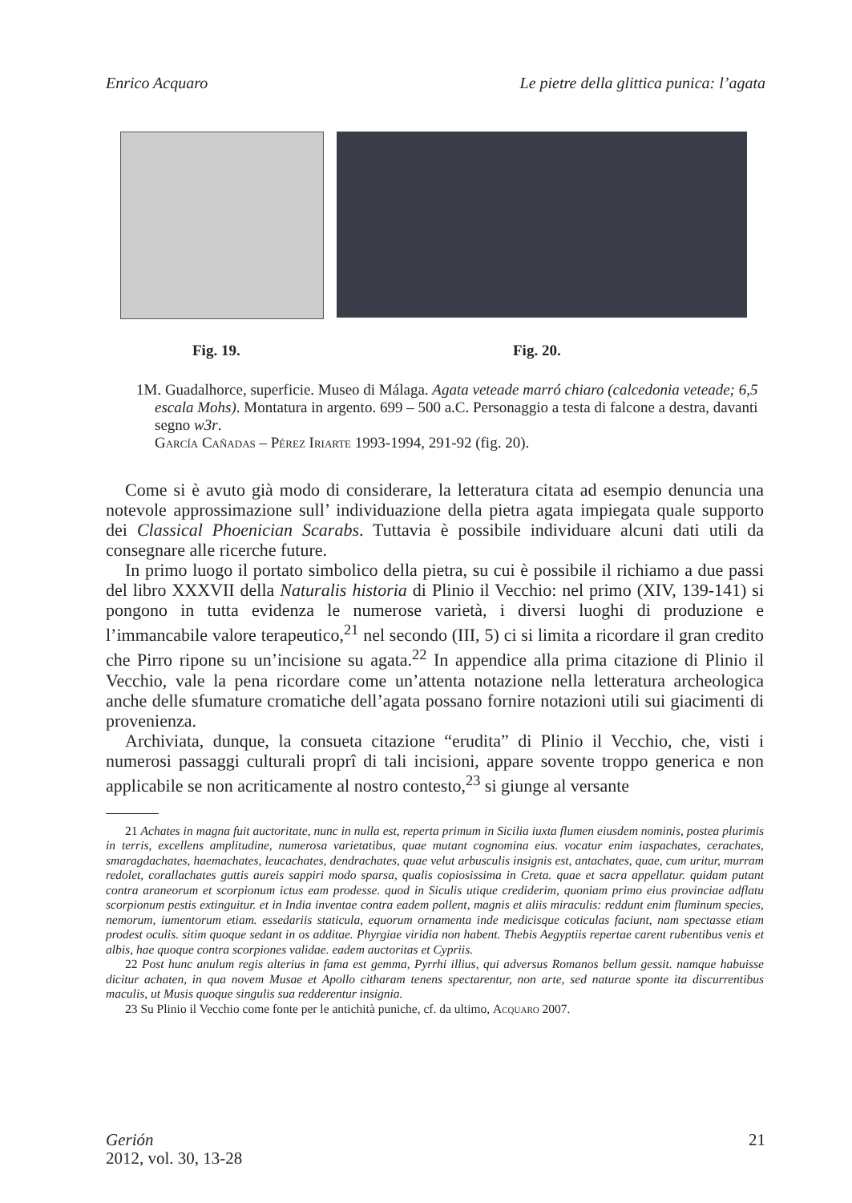Enrico Acquaro Le pietre della glittica punica: l’agata
Fig. 19. Fig. 20.
1M. Guadalhorce, superficie. Museo di Málaga. Agata veteade marró chiaro (calcedonia veteade; 6,5 escala Mohs). Montatura in argento. 699 – 500 a.C. Personaggio a testa di falcone a destra, davanti segno w3r.
García Cañadas – Pérez Iriarte 1993-1994, 291-92 (fig. 20).
Come si è avuto già modo di considerare, la letteratura citata ad esempio denuncia una notevole approssimazione sull’ individuazione della pietra agata impiegata quale supporto dei Classical Phoenician Scarabs. Tuttavia è possibile individuare alcuni dati utili da consegnare alle ricerche future.
In primo luogo il portato simbolico della pietra, su cui è possibile il richiamo a due passi del libro XXXVII della Naturalis historia di Plinio il Vecchio: nel primo (XIV, 139-141) si pongono in tutta evidenza le numerose varietà, i diversi luoghi di produzione e l’immancabile valore terapeutico,<sup>21</sup> nel secondo (III, 5) ci si limita a ricordare il gran credito che Pirro ripone su un’incisione su agata.<sup>22</sup> In appendice alla prima citazione di Plinio il Vecchio, vale la pena ricordare come un’attenta notazione nella letteratura archeologica anche delle sfumature cromatiche dell’agata possano fornire notazioni utili sui giacimenti di provenienza.
Archiviata, dunque, la consueta citazione “erudita” di Plinio il Vecchio, che, visti i numerosi passaggi culturali proprî di tali incisioni, appare sovente troppo generica e non applicabile se non acriticamente al nostro contesto,<sup>23</sup> si giunge al versante
21 Achates in magna fuit auctoritate, nunc in nulla est, reperta primum in Sicilia iuxta flumen eiusdem nominis, postea plurimis in terris, excellens amplitudine, numerosa varietatibus, quae mutant cognomina eius. vocatur enim iaspachates, cerachates, smaragdachates, haemachates, leucachates, dendrachates, quae velut arbusculis insignis est, antachates, quae, cum uritur, murram redolet, corallachates guttis aureis sappiri modo sparsa, qualis copiosissima in Creta. quae et sacra appellatur. quidam putant contra araneorum et scorpionum ictus eam prodesse. quod in Siculis utique crediderim, quoniam primo eius provinciae adflatu scorpionum pestis extinguitur. et in India inventae contra eadem pollent, magnis et aliis miraculis: reddunt enim fluminum species, nemorum, iumentorum etiam. essedariis staticula, equorum ornamenta inde medicisque coticulas faciunt, nam spectasse etiam prodest oculis. sitim quoque sedant in os additae. Phyrgiae viridia non habent. Thebis Aegyptiis repertae carent rubentibus venis et albis, hae quoque contra scorpiones validae. eadem auctoritas et Cypriis.
22 Post hunc anulum regis alterius in fama est gemma, Pyrrhi illius, qui adversus Romanos bellum gessit. namque habuisse dicitur achaten, in qua novem Musae et Apollo citharam tenens spectarentur, non arte, sed naturae sponte ita discurrentibus maculis, ut Musis quoque singulis sua redderentur insignia.
23 Su Plinio il Vecchio come fonte per le antichità puniche, cf. da ultimo, Acquaro 2007.
Gerión
2012, vol. 30, 13-28
21